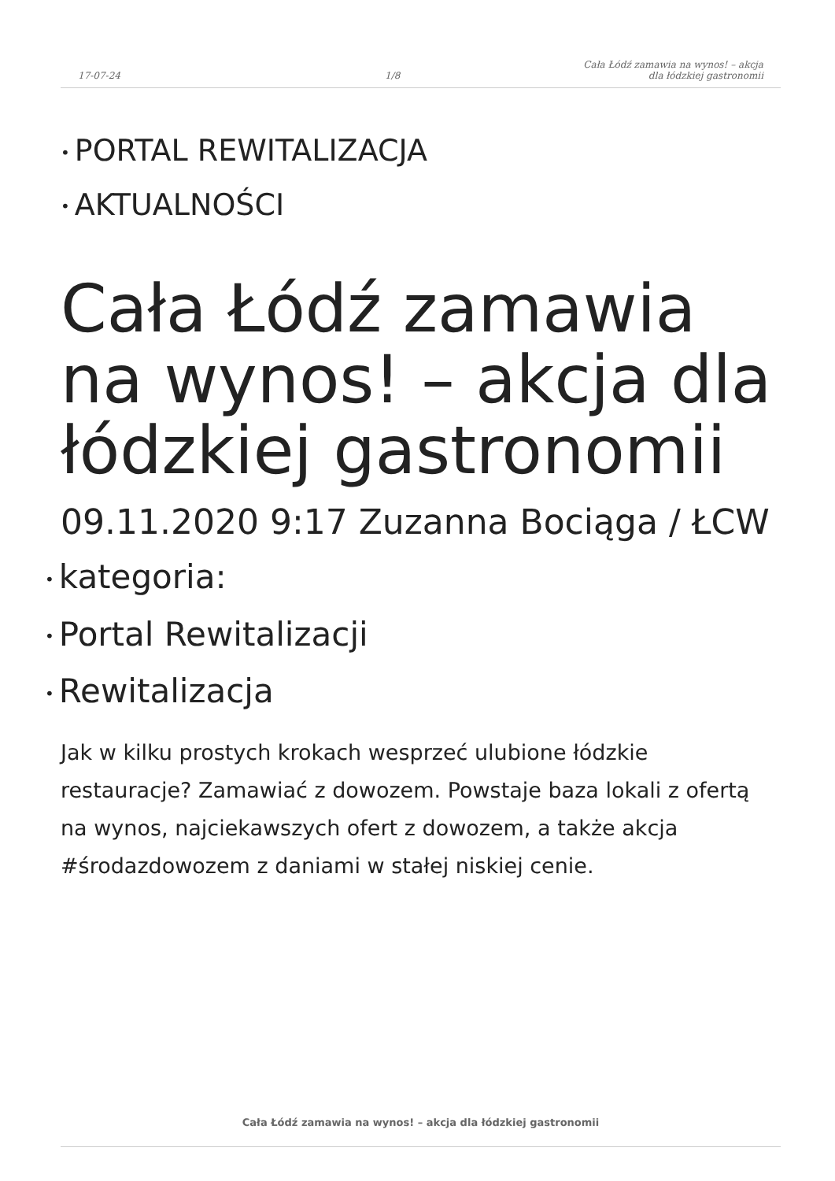17-07-24
1/8
Cała Łódź zamawia na wynos! – akcja
dla łódzkiej gastronomii
• PORTAL REWITALIZACJA
• AKTUALNOŚCI
Cała Łódź zamawia na wynos! – akcja dla łódzkiej gastronomii
09.11.2020 9:17 Zuzanna Bociąga / ŁCW
• kategoria:
• Portal Rewitalizacji
• Rewitalizacja
Jak w kilku prostych krokach wesprzeć ulubione łódzkie restauracje? Zamawiać z dowozem. Powstaje baza lokali z ofertą na wynos, najciekawszych ofert z dowozem, a także akcja #środazdowozem z daniami w stałej niskiej cenie.
Cała Łódź zamawia na wynos! – akcja dla łódzkiej gastronomii